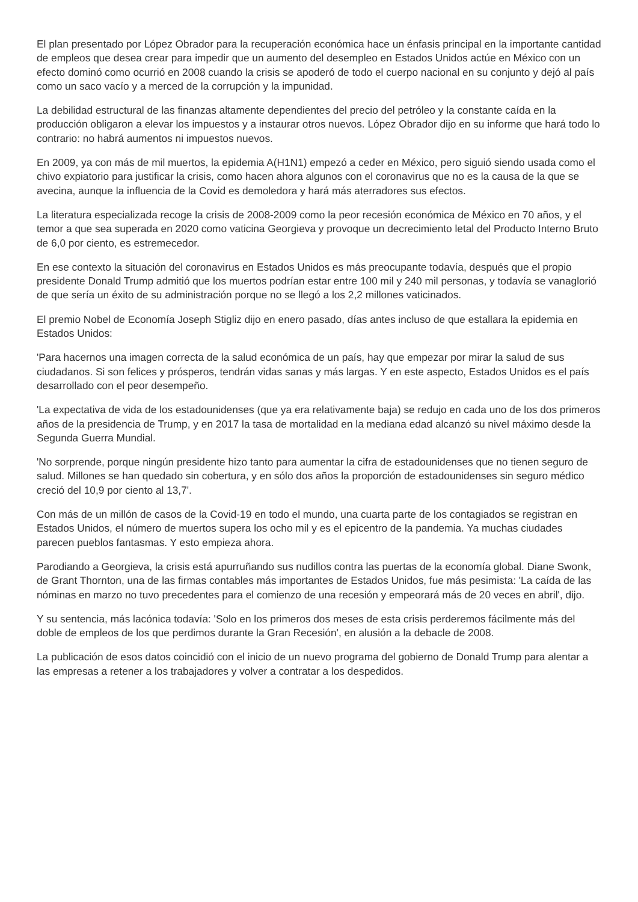El plan presentado por López Obrador para la recuperación económica hace un énfasis principal en la importante cantidad de empleos que desea crear para impedir que un aumento del desempleo en Estados Unidos actúe en México con un efecto dominó como ocurrió en 2008 cuando la crisis se apoderó de todo el cuerpo nacional en su conjunto y dejó al país como un saco vacío y a merced de la corrupción y la impunidad.
La debilidad estructural de las finanzas altamente dependientes del precio del petróleo y la constante caída en la producción obligaron a elevar los impuestos y a instaurar otros nuevos. López Obrador dijo en su informe que hará todo lo contrario: no habrá aumentos ni impuestos nuevos.
En 2009, ya con más de mil muertos, la epidemia A(H1N1) empezó a ceder en México, pero siguió siendo usada como el chivo expiatorio para justificar la crisis, como hacen ahora algunos con el coronavirus que no es la causa de la que se avecina, aunque la influencia de la Covid es demoledora y hará más aterradores sus efectos.
La literatura especializada recoge la crisis de 2008-2009 como la peor recesión económica de México en 70 años, y el temor a que sea superada en 2020 como vaticina Georgieva y provoque un decrecimiento letal del Producto Interno Bruto de 6,0 por ciento, es estremecedor.
En ese contexto la situación del coronavirus en Estados Unidos es más preocupante todavía, después que el propio presidente Donald Trump admitió que los muertos podrían estar entre 100 mil y 240 mil personas, y todavía se vanaglorió de que sería un éxito de su administración porque no se llegó a los 2,2 millones vaticinados.
El premio Nobel de Economía Joseph Stigliz dijo en enero pasado, días antes incluso de que estallara la epidemia en Estados Unidos:
'Para hacernos una imagen correcta de la salud económica de un país, hay que empezar por mirar la salud de sus ciudadanos. Si son felices y prósperos, tendrán vidas sanas y más largas. Y en este aspecto, Estados Unidos es el país desarrollado con el peor desempeño.
'La expectativa de vida de los estadounidenses (que ya era relativamente baja) se redujo en cada uno de los dos primeros años de la presidencia de Trump, y en 2017 la tasa de mortalidad en la mediana edad alcanzó su nivel máximo desde la Segunda Guerra Mundial.
'No sorprende, porque ningún presidente hizo tanto para aumentar la cifra de estadounidenses que no tienen seguro de salud. Millones se han quedado sin cobertura, y en sólo dos años la proporción de estadounidenses sin seguro médico creció del 10,9 por ciento al 13,7'.
Con más de un millón de casos de la Covid-19 en todo el mundo, una cuarta parte de los contagiados se registran en Estados Unidos, el número de muertos supera los ocho mil y es el epicentro de la pandemia. Ya muchas ciudades parecen pueblos fantasmas. Y esto empieza ahora.
Parodiando a Georgieva, la crisis está apurruñando sus nudillos contra las puertas de la economía global. Diane Swonk, de Grant Thornton, una de las firmas contables más importantes de Estados Unidos, fue más pesimista: 'La caída de las nóminas en marzo no tuvo precedentes para el comienzo de una recesión y empeorará más de 20 veces en abril', dijo.
Y su sentencia, más lacónica todavía: 'Solo en los primeros dos meses de esta crisis perderemos fácilmente más del doble de empleos de los que perdimos durante la Gran Recesión', en alusión a la debacle de 2008.
La publicación de esos datos coincidió con el inicio de un nuevo programa del gobierno de Donald Trump para alentar a las empresas a retener a los trabajadores y volver a contratar a los despedidos.